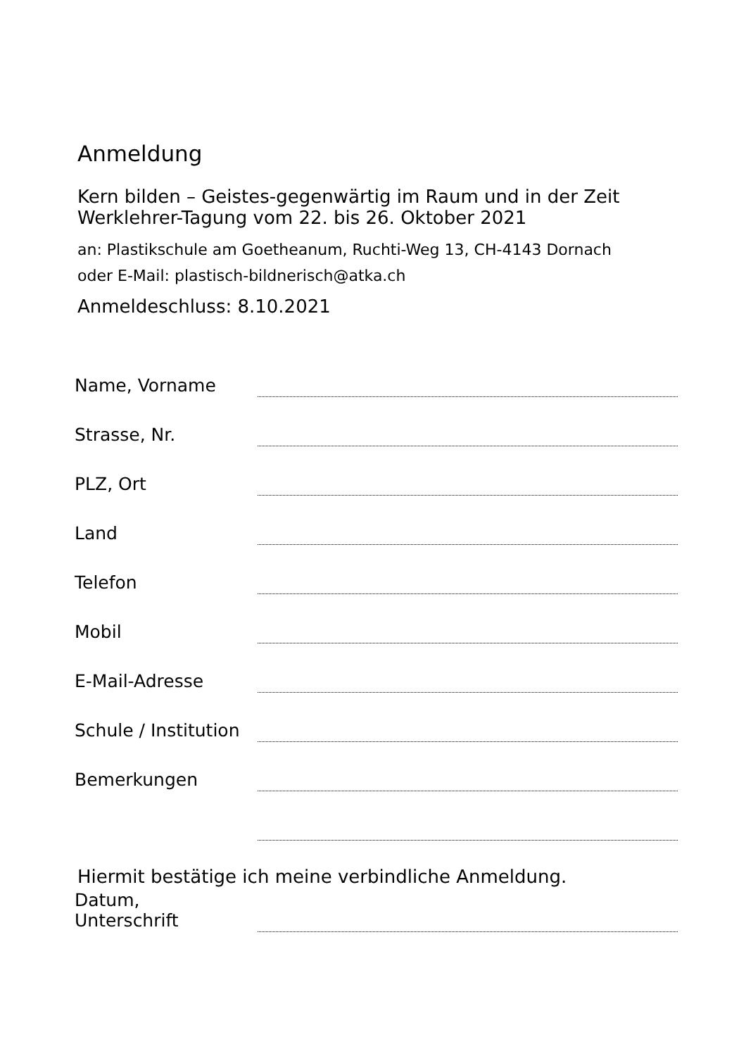Anmeldung
Kern bilden – Geistes-gegenwärtig im Raum und in der Zeit
Werklehrer-Tagung vom 22. bis 26. Oktober 2021
an: Plastikschule am Goetheanum, Ruchti-Weg 13, CH-4143 Dornach
oder E-Mail: plastisch-bildnerisch@atka.ch
Anmeldeschluss: 8.10.2021
Name, Vorname
Strasse, Nr.
PLZ, Ort
Land
Telefon
Mobil
E-Mail-Adresse
Schule / Institution
Bemerkungen
Hiermit bestätige ich meine verbindliche Anmeldung.
Datum,
Unterschrift